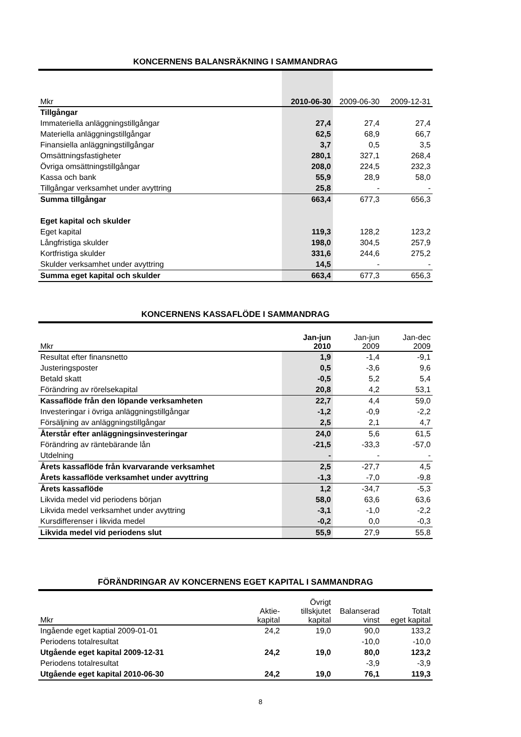KONCERNENS BALANSRÄKNING I SAMMANDRAG
| Mkr | 2010-06-30 | 2009-06-30 | 2009-12-31 |
| --- | --- | --- | --- |
| Tillgångar | | | |
| Immateriella anläggningstillgångar | 27,4 | 27,4 | 27,4 |
| Materiella anläggningstillgångar | 62,5 | 68,9 | 66,7 |
| Finansiella anläggningstillgångar | 3,7 | 0,5 | 3,5 |
| Omsättningsfastigheter | 280,1 | 327,1 | 268,4 |
| Övriga omsättningstillgångar | 208,0 | 224,5 | 232,3 |
| Kassa och bank | 55,9 | 28,9 | 58,0 |
| Tillgångar verksamhet under avyttring | 25,8 | - | - |
| Summa tillgångar | 663,4 | 677,3 | 656,3 |
| Eget kapital och skulder | | | |
| Eget kapital | 119,3 | 128,2 | 123,2 |
| Långfristiga skulder | 198,0 | 304,5 | 257,9 |
| Kortfristiga skulder | 331,6 | 244,6 | 275,2 |
| Skulder verksamhet under avyttring | 14,5 | - | - |
| Summa eget kapital och skulder | 663,4 | 677,3 | 656,3 |
KONCERNENS KASSAFLÖDE I SAMMANDRAG
| Mkr | Jan-jun 2010 | Jan-jun 2009 | Jan-dec 2009 |
| --- | --- | --- | --- |
| Resultat efter finansnetto | 1,9 | -1,4 | -9,1 |
| Justeringsposter | 0,5 | -3,6 | 9,6 |
| Betald skatt | -0,5 | 5,2 | 5,4 |
| Förändring av rörelsekapital | 20,8 | 4,2 | 53,1 |
| Kassaflöde från den löpande verksamheten | 22,7 | 4,4 | 59,0 |
| Investeringar i övriga anläggningstillgångar | -1,2 | -0,9 | -2,2 |
| Försäljning av anläggningstillgångar | 2,5 | 2,1 | 4,7 |
| Återstår efter anläggningsinvesteringar | 24,0 | 5,6 | 61,5 |
| Förändring av räntebärande lån | -21,5 | -33,3 | -57,0 |
| Utdelning | - | - | - |
| Årets kassaflöde från kvarvarande verksamhet | 2,5 | -27,7 | 4,5 |
| Årets kassaflöde verksamhet under avyttring | -1,3 | -7,0 | -9,8 |
| Årets kassaflöde | 1,2 | -34,7 | -5,3 |
| Likvida medel vid periodens början | 58,0 | 63,6 | 63,6 |
| Likvida medel verksamhet under avyttring | -3,1 | -1,0 | -2,2 |
| Kursdifferenser i likvida medel | -0,2 | 0,0 | -0,3 |
| Likvida medel vid periodens slut | 55,9 | 27,9 | 55,8 |
FÖRÄNDRINGAR AV KONCERNENS EGET KAPITAL I SAMMANDRAG
| Mkr | Aktie- kapital | Övrigt tillskjutet kapital | Balanserad vinst | Totalt eget kapital |
| --- | --- | --- | --- | --- |
| Ingående eget kaptial 2009-01-01 | 24,2 | 19,0 | 90,0 | 133,2 |
| Periodens totalresultat | | | -10,0 | -10,0 |
| Utgående eget kapital 2009-12-31 | 24,2 | 19,0 | 80,0 | 123,2 |
| Periodens totalresultat | | | -3,9 | -3,9 |
| Utgående eget kapital 2010-06-30 | 24,2 | 19,0 | 76,1 | 119,3 |
8